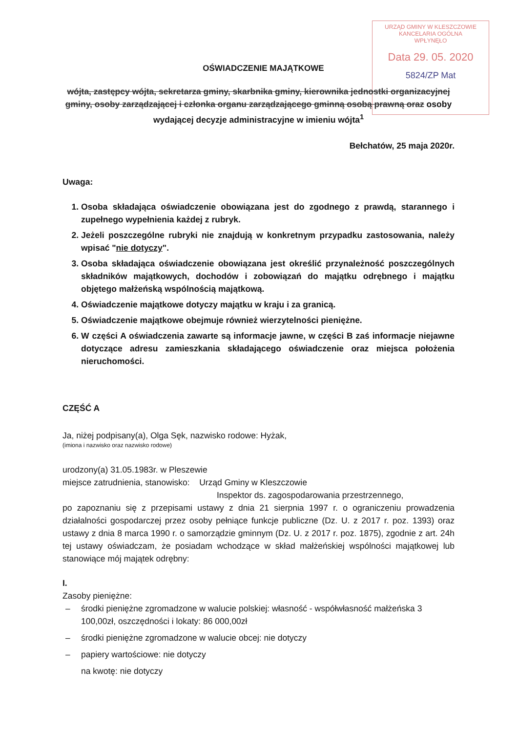URZĄD GMINY W KLESZCZOWIE
KANCELARIA OGÓLNA
WPŁYNĘŁO
Data 29. 05. 2020
5824/ZP Mat
OŚWIADCZENIE MAJĄTKOWE
wójta, zastępcy wójta, sekretarza gminy, skarbnika gminy, kierownika jednostki organizacyjnej gminy, osoby zarządzającej i członka organu zarządzającego gminną osobą prawną oraz osoby wydającej decyzje administracyjne w imieniu wójta<sup>1</sup>
Bełchatów, 25 maja 2020r.
Uwaga:
1. Osoba składająca oświadczenie obowiązana jest do zgodnego z prawdą, starannego i zupełnego wypełnienia każdej z rubryk.
2. Jeżeli poszczególne rubryki nie znajdują w konkretnym przypadku zastosowania, należy wpisać "nie dotyczy".
3. Osoba składająca oświadczenie obowiązana jest określić przynależność poszczególnych składników majątkowych, dochodów i zobowiązań do majątku odrębnego i majątku objętego małżeńską wspólnością majątkową.
4. Oświadczenie majątkowe dotyczy majątku w kraju i za granicą.
5. Oświadczenie majątkowe obejmuje również wierzytelności pieniężne.
6. W części A oświadczenia zawarte są informacje jawne, w części B zaś informacje niejawne dotyczące adresu zamieszkania składającego oświadczenie oraz miejsca położenia nieruchomości.
CZĘŚĆ A
Ja, niżej podpisany(a), Olga Sęk, nazwisko rodowe: Hyżak,
(imiona i nazwisko oraz nazwisko rodowe)
urodzony(a) 31.05.1983r. w Pleszewie
miejsce zatrudnienia, stanowisko: Urząd Gminy w Kleszczowie
Inspektor ds. zagospodarowania przestrzennego,
po zapoznaniu się z przepisami ustawy z dnia 21 sierpnia 1997 r. o ograniczeniu prowadzenia działalności gospodarczej przez osoby pełniące funkcje publiczne (Dz. U. z 2017 r. poz. 1393) oraz ustawy z dnia 8 marca 1990 r. o samorządzie gminnym (Dz. U. z 2017 r. poz. 1875), zgodnie z art. 24h tej ustawy oświadczam, że posiadam wchodzące w skład małżeńskiej wspólności majątkowej lub stanowiące mój majątek odrębny:
I.
Zasoby pieniężne:
– środki pieniężne zgromadzone w walucie polskiej: własność - współwłasność małżeńska 3 100,00zł, oszczędności i lokaty: 86 000,00zł
– środki pieniężne zgromadzone w walucie obcej: nie dotyczy
– papiery wartościowe: nie dotyczy
na kwotę: nie dotyczy